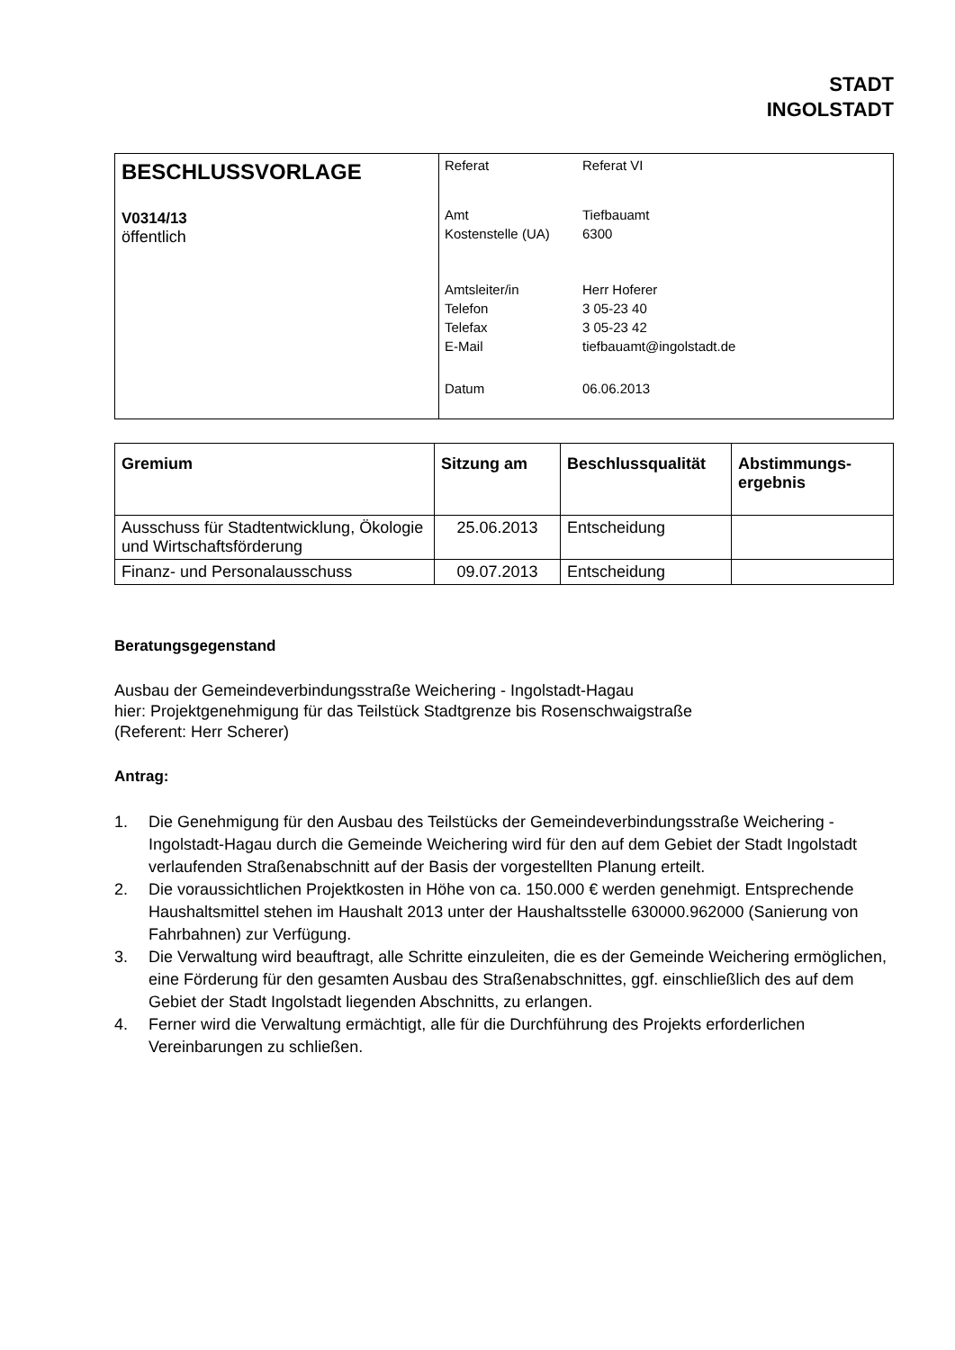STADT
INGOLSTADT
| BESCHLUSSVORLAGE V0314/13 öffentlich | / Referat / Referat VI / / Amt / Tiefbauamt / / Kostenstelle (UA) / 6300 / / Amtsleiter/in / Herr Hoferer / / Telefon / 3 05-23 40 / / Telefax / 3 05-23 42 / / E-Mail / tiefbauamt@ingolstadt.de / / Datum / 06.06.2013 / |
| Gremium | Sitzung am | Beschlussqualität | Abstimmungs- ergebnis |
| --- | --- | --- | --- |
| Ausschuss für Stadtentwicklung, Ökologie und Wirtschaftsförderung | 25.06.2013 | Entscheidung | |
| Finanz- und Personalausschuss | 09.07.2013 | Entscheidung | |
Beratungsgegenstand
Ausbau der Gemeindeverbindungsstraße Weichering - Ingolstadt-Hagau
hier: Projektgenehmigung für das Teilstück Stadtgrenze bis Rosenschwaigstraße
(Referent: Herr Scherer)
Antrag:
1. Die Genehmigung für den Ausbau des Teilstücks der Gemeindeverbindungsstraße Weichering - Ingolstadt-Hagau durch die Gemeinde Weichering wird für den auf dem Gebiet der Stadt Ingolstadt verlaufenden Straßenabschnitt auf der Basis der vorgestellten Planung erteilt.
2. Die voraussichtlichen Projektkosten in Höhe von ca. 150.000 € werden genehmigt. Entsprechende Haushaltsmittel stehen im Haushalt 2013 unter der Haushaltsstelle 630000.962000 (Sanierung von Fahrbahnen) zur Verfügung.
3. Die Verwaltung wird beauftragt, alle Schritte einzuleiten, die es der Gemeinde Weichering ermöglichen, eine Förderung für den gesamten Ausbau des Straßenabschnittes, ggf. einschließlich des auf dem Gebiet der Stadt Ingolstadt liegenden Abschnitts, zu erlangen.
4. Ferner wird die Verwaltung ermächtigt, alle für die Durchführung des Projekts erforderlichen Vereinbarungen zu schließen.